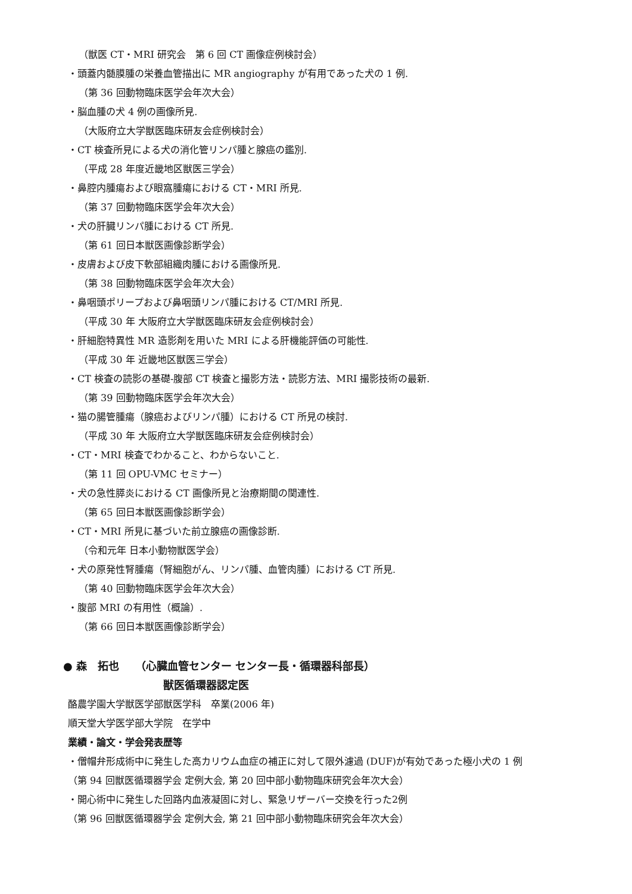（獣医 CT・MRI 研究会　第 6 回 CT 画像症例検討会）
・頭蓋内髄膜腫の栄養血管描出に MR angiography が有用であった犬の 1 例.
（第 36 回動物臨床医学会年次大会）
・脳血腫の犬 4 例の画像所見.
（大阪府立大学獣医臨床研友会症例検討会）
・CT 検査所見による犬の消化管リンパ腫と腺癌の鑑別.
（平成 28 年度近畿地区獣医三学会）
・鼻腔内腫瘍および眼窩腫瘍における CT・MRI 所見.
（第 37 回動物臨床医学会年次大会）
・犬の肝臓リンパ腫における CT 所見.
（第 61 回日本獣医画像診断学会）
・皮膚および皮下軟部組織肉腫における画像所見.
（第 38 回動物臨床医学会年次大会）
・鼻咽頭ポリープおよび鼻咽頭リンパ腫における CT/MRI 所見.
（平成 30 年 大阪府立大学獣医臨床研友会症例検討会）
・肝細胞特異性 MR 造影剤を用いた MRI による肝機能評価の可能性.
（平成 30 年 近畿地区獣医三学会）
・CT 検査の読影の基礎-腹部 CT 検査と撮影方法・読影方法、MRI 撮影技術の最新.
（第 39 回動物臨床医学会年次大会）
・猫の腸管腫瘍（腺癌およびリンパ腫）における CT 所見の検討.
（平成 30 年 大阪府立大学獣医臨床研友会症例検討会）
・CT・MRI 検査でわかること、わからないこと.
（第 11 回 OPU-VMC セミナー）
・犬の急性膵炎における CT 画像所見と治療期間の関連性.
（第 65 回日本獣医画像診断学会）
・CT・MRI 所見に基づいた前立腺癌の画像診断.
（令和元年 日本小動物獣医学会）
・犬の原発性腎腫瘍（腎細胞がん、リンパ腫、血管肉腫）における CT 所見.
（第 40 回動物臨床医学会年次大会）
・腹部 MRI の有用性（概論）.
（第 66 回日本獣医画像診断学会）
● 森　拓也　　（心臓血管センター センター長・循環器科部長）
獣医循環器認定医
酪農学園大学獣医学部獣医学科　卒業(2006 年)
順天堂大学医学部大学院　在学中
業績・論文・学会発表歴等
・僧帽弁形成術中に発生した高カリウム血症の補正に対して限外濾過 (DUF)が有効であった極小犬の 1 例
（第 94 回獣医循環器学会 定例大会, 第 20 回中部小動物臨床研究会年次大会）
・開心術中に発生した回路内血液凝固に対し、緊急リザーバー交換を行った2例
（第 96 回獣医循環器学会 定例大会, 第 21 回中部小動物臨床研究会年次大会）